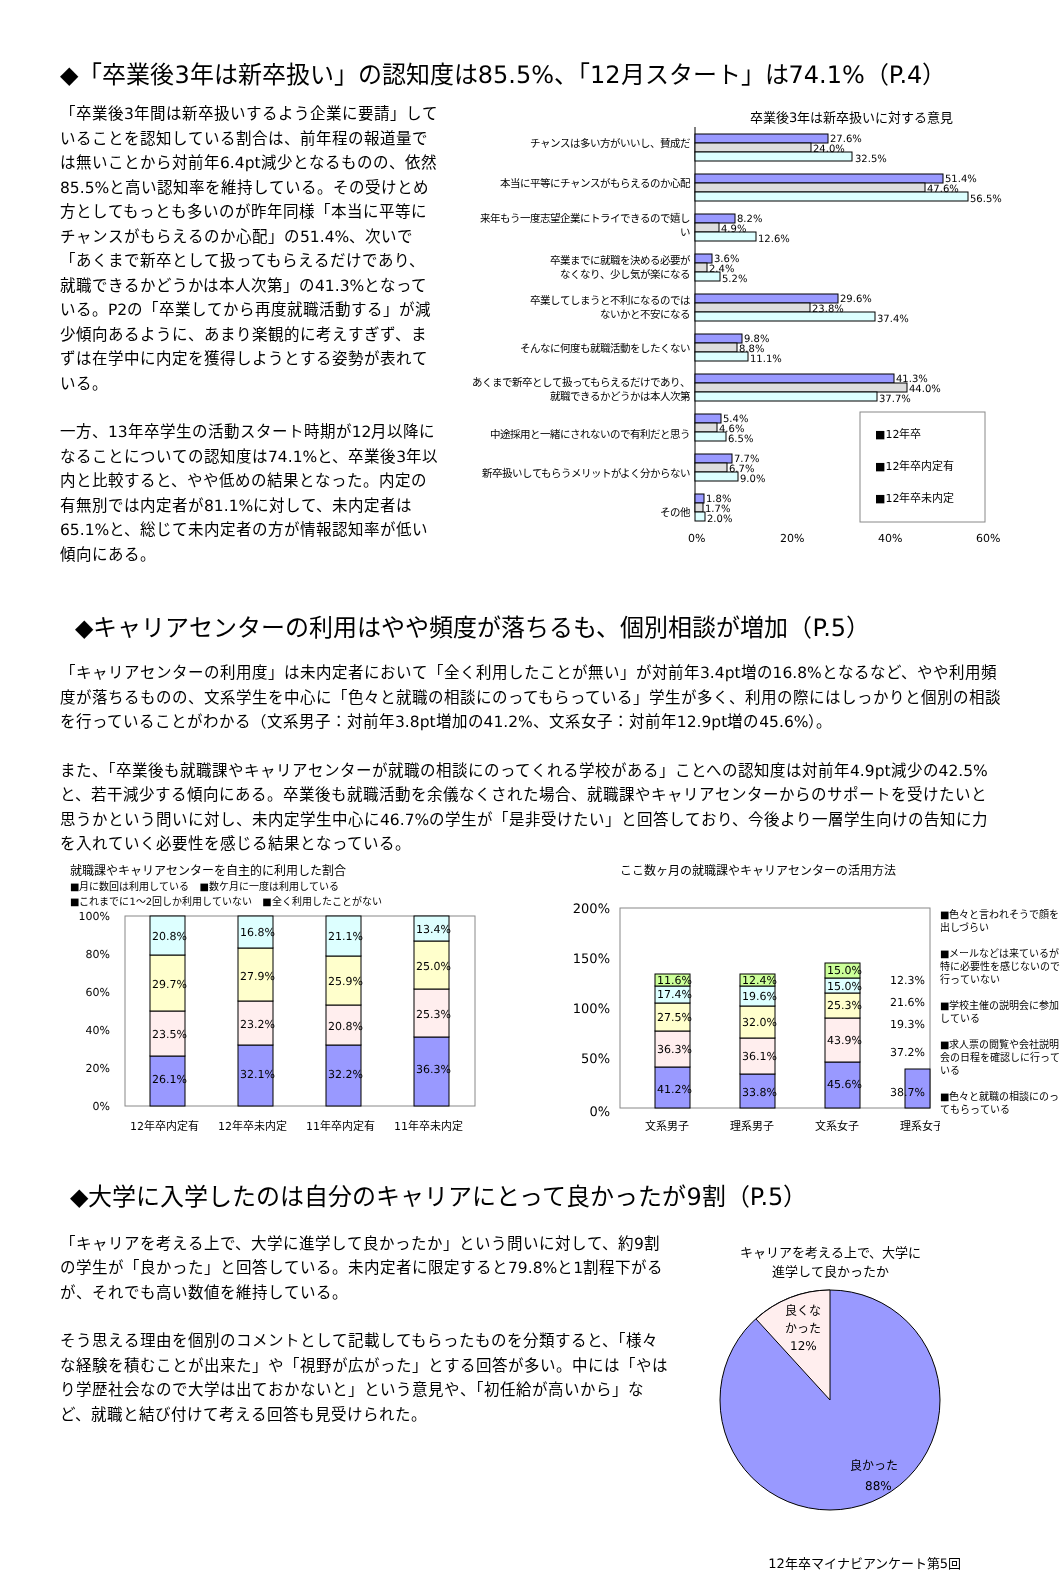◆「卒業後3年は新卒扱い」の認知度は85.5%、「12月スタート」は74.1%（P.4）
「卒業後3年間は新卒扱いするよう企業に要請」していることを認知している割合は、前年程の報道量では無いことから対前年6.4pt減少となるものの、依然85.5%と高い認知率を維持している。その受けとめ方としてもっとも多いのが昨年同様「本当に平等にチャンスがもらえるのか心配」の51.4%、次いで「あくまで新卒として扱ってもらえるだけであり、就職できるかどうかは本人次第」の41.3%となっている。P2の「卒業してから再度就職活動する」が減少傾向あるように、あまり楽観的に考えすぎず、まずは在学中に内定を獲得しようとする姿勢が表れている。
一方、13年卒学生の活動スタート時期が12月以降になることについての認知度は74.1%と、卒業後3年以内と比較すると、やや低めの結果となった。内定の有無別では内定者が81.1%に対して、未内定者は65.1%と、総じて未内定者の方が情報認知率が低い傾向にある。
卒業後3年は新卒扱いに対する意見
チャンスは多い方がいいし、賛成だ
本当に平等にチャンスがもらえるのか心配
来年もう一度志望企業にトライできるので嬉し
い
卒業までに就職を決める必要が
なくなり、少し気が楽になる
卒業してしまうと不利になるのでは
ないかと不安になる
そんなに何度も就職活動をしたくない
あくまで新卒として扱ってもらえるだけであり、
就職できるかどうかは本人次第
中途採用と一緒にされないので有利だと思う
新卒扱いしてもらうメリットがよく分からない
その他
27.6%
24.0%
32.5%
51.4%
47.6%
56.5%
8.2%
4.9%
12.6%
3.6%
2.4%
5.2%
29.6%
23.8%
37.4%
9.8%
8.8%
11.1%
41.3%
44.0%
37.7%
5.4%
4.6%
6.5%
7.7%
6.7%
9.0%
1.8%
1.7%
2.0%
■12年卒
■12年卒内定有
■12年卒未内定
0%
20%
40%
60%
◆キャリアセンターの利用はやや頻度が落ちるも、個別相談が増加（P.5）
「キャリアセンターの利用度」は未内定者において「全く利用したことが無い」が対前年3.4pt増の16.8%となるなど、やや利用頻度が落ちるものの、文系学生を中心に「色々と就職の相談にのってもらっている」学生が多く、利用の際にはしっかりと個別の相談を行っていることがわかる（文系男子：対前年3.8pt増加の41.2%、文系女子：対前年12.9pt増の45.6%）。
また、「卒業後も就職課やキャリアセンターが就職の相談にのってくれる学校がある」ことへの認知度は対前年4.9pt減少の42.5%と、若干減少する傾向にある。卒業後も就職活動を余儀なくされた場合、就職課やキャリアセンターからのサポートを受けたいと思うかという問いに対し、未内定学生中心に46.7%の学生が「是非受けたい」と回答しており、今後より一層学生向けの告知に力を入れていく必要性を感じる結果となっている。
就職課やキャリアセンターを自主的に利用した割合
■月に数回は利用している　■数ケ月に一度は利用している
■これまでに1～2回しか利用していない　■全く利用したことがない
100%
80%
60%
40%
20%
0%
26.1%
23.5%
29.7%
20.8%
32.1%
23.2%
27.9%
16.8%
32.2%
20.8%
25.9%
21.1%
36.3%
25.3%
25.0%
13.4%
12年卒内定有
12年卒未内定
11年卒内定有
11年卒未内定
ここ数ヶ月の就職課やキャリアセンターの活用方法
200%
150%
100%
50%
0%
41.2%
36.3%
27.5%
17.4%
11.6%
33.8%
36.1%
32.0%
19.6%
12.4%
45.6%
43.9%
25.3%
15.0%
15.0%
38.7%
37.2%
19.3%
21.6%
12.3%
文系男子
理系男子
文系女子
理系女子
■色々と言われそうで顔を出しづらい
■メールなどは来ているが特に必要性を感じないので行っていない
■学校主催の説明会に参加している
■求人票の閲覧や会社説明会の日程を確認しに行っている
■色々と就職の相談にのってもらっている
◆大学に入学したのは自分のキャリアにとって良かったが9割（P.5）
「キャリアを考える上で、大学に進学して良かったか」という問いに対して、約9割の学生が「良かった」と回答している。未内定者に限定すると79.8%と1割程下がるが、それでも高い数値を維持している。
そう思える理由を個別のコメントとして記載してもらったものを分類すると、「様々な経験を積むことが出来た」や「視野が広がった」とする回答が多い。中には「やはり学歴社会なので大学は出ておかないと」という意見や、「初任給が高いから」など、就職と結び付けて考える回答も見受けられた。
キャリアを考える上で、大学に
進学して良かったか
良くな
かった
12%
良かった
88%
12年卒マイナビアンケート第5回